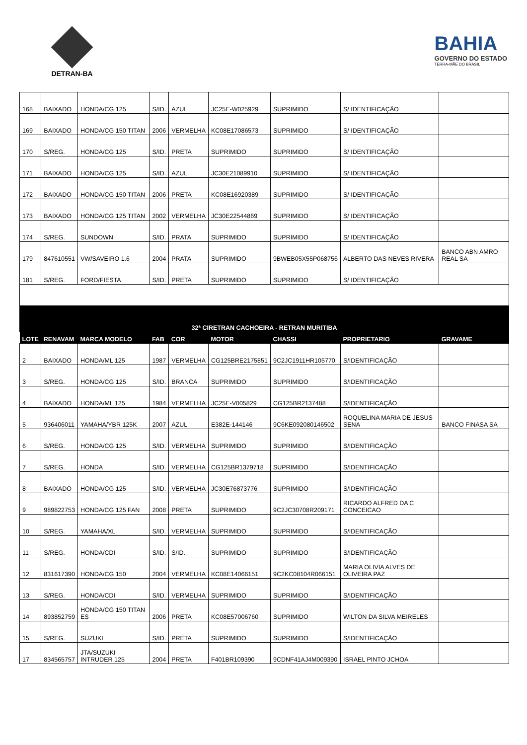DETRAN-BA
BAHIA
GOVERNO DO ESTADO
TERRA-MÃE DO BRASIL
| 168 | BAIXADO | HONDA/CG 125 | S/ID. | AZUL | JC25E-W025929 | SUPRIMIDO | S/ IDENTIFICAÇÃO | |
| 169 | BAIXADO | HONDA/CG 150 TITAN | 2006 | VERMELHA | KC08E17086573 | SUPRIMIDO | S/ IDENTIFICAÇÃO | |
| 170 | S/REG. | HONDA/CG 125 | S/ID. | PRETA | SUPRIMIDO | SUPRIMIDO | S/ IDENTIFICAÇÃO | |
| 171 | BAIXADO | HONDA/CG 125 | S/ID. | AZUL | JC30E21089910 | SUPRIMIDO | S/ IDENTIFICAÇÃO | |
| 172 | BAIXADO | HONDA/CG 150 TITAN | 2006 | PRETA | KC08E16920389 | SUPRIMIDO | S/ IDENTIFICAÇÃO | |
| 173 | BAIXADO | HONDA/CG 125 TITAN | 2002 | VERMELHA | JC30E22544869 | SUPRIMIDO | S/ IDENTIFICAÇÃO | |
| 174 | S/REG. | SUNDOWN | S/ID. | PRATA | SUPRIMIDO | SUPRIMIDO | S/ IDENTIFICAÇÃO | |
| 179 | 847610551 | VW/SAVEIRO 1.6 | 2004 | PRATA | SUPRIMIDO | 9BWEB05X55P068756 | ALBERTO DAS NEVES RIVERA | BANCO ABN AMRO REAL SA |
| 181 | S/REG. | FORD/FIESTA | S/ID. | PRETA | SUPRIMIDO | SUPRIMIDO | S/ IDENTIFICAÇÃO | |
| 32ª CIRETRAN CACHOEIRA - RETRAN MURITIBA | | | | | | | | |
| LOTE | RENAVAM | MARCA MODELO | FAB | COR | MOTOR | CHASSI | PROPRIETARIO | GRAVAME |
| 2 | BAIXADO | HONDA/ML 125 | 1987 | VERMELHA | CG125BRE2175851 | 9C2JC1911HR105770 | S/IDENTIFICAÇÃO | |
| 3 | S/REG. | HONDA/CG 125 | S/ID. | BRANCA | SUPRIMIDO | SUPRIMIDO | S/IDENTIFICAÇÃO | |
| 4 | BAIXADO | HONDA/ML 125 | 1984 | VERMELHA | JC25E-V005829 | CG125BR2137488 | S/IDENTIFICAÇÃO | |
| 5 | 936406011 | YAMAHA/YBR 125K | 2007 | AZUL | E382E-144146 | 9C6KE092080146502 | ROQUELINA MARIA DE JESUS SENA | BANCO FINASA SA |
| 6 | S/REG. | HONDA/CG 125 | S/ID. | VERMELHA | SUPRIMIDO | SUPRIMIDO | S/IDENTIFICAÇÃO | |
| 7 | S/REG. | HONDA | S/ID. | VERMELHA | CG125BR1379718 | SUPRIMIDO | S/IDENTIFICAÇÃO | |
| 8 | BAIXADO | HONDA/CG 125 | S/ID. | VERMELHA | JC30E76873776 | SUPRIMIDO | S/IDENTIFICAÇÃO | |
| 9 | 989822753 | HONDA/CG 125 FAN | 2008 | PRETA | SUPRIMIDO | 9C2JC30708R209171 | RICARDO ALFRED DA C CONCEICAO | |
| 10 | S/REG. | YAMAHA/XL | S/ID. | VERMELHA | SUPRIMIDO | SUPRIMIDO | S/IDENTIFICAÇÃO | |
| 11 | S/REG. | HONDA/CDI | S/ID. | S/ID. | SUPRIMIDO | SUPRIMIDO | S/IDENTIFICAÇÃO | |
| 12 | 831617390 | HONDA/CG 150 | 2004 | VERMELHA | KC08E14066151 | 9C2KC08104R066151 | MARIA OLIVIA ALVES DE OLIVEIRA PAZ | |
| 13 | S/REG. | HONDA/CDI | S/ID. | VERMELHA | SUPRIMIDO | SUPRIMIDO | S/IDENTIFICAÇÃO | |
| 14 | 893852759 | HONDA/CG 150 TITAN ES | 2006 | PRETA | KC08E57006760 | SUPRIMIDO | WILTON DA SILVA MEIRELES | |
| 15 | S/REG. | SUZUKI | S/ID. | PRETA | SUPRIMIDO | SUPRIMIDO | S/IDENTIFICAÇÃO | |
| 17 | 834565757 | JTA/SUZUKI INTRUDER 125 | 2004 | PRETA | F401BR109390 | 9CDNF41AJ4M009390 | ISRAEL PINTO JCHOA | |